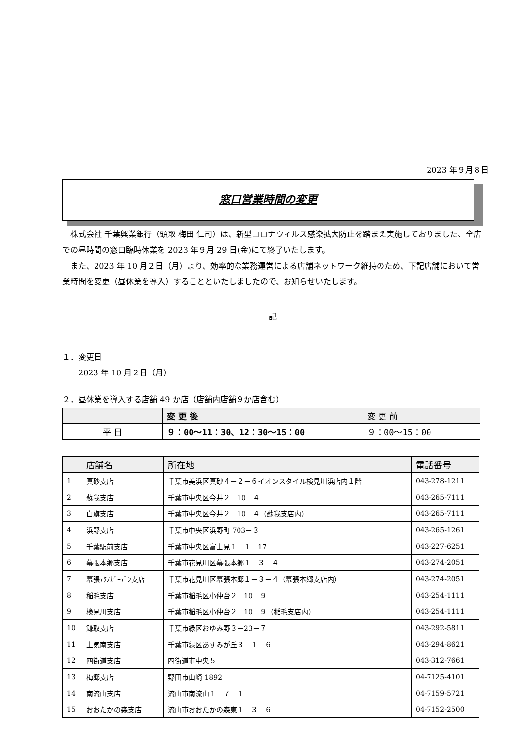2023 年９月８日
窓口営業時間の変更
　株式会社 千葉興業銀行（頭取 梅田 仁司）は、新型コロナウィルス感染拡大防止を踏まえ実施しておりました、全店での昼時間の窓口臨時休業を 2023 年９月 29 日(金)にて終了いたします。
　また、2023 年 10 月２日（月）より、効率的な業務運営による店舗ネットワーク維持のため、下記店舗において営業時間を変更（昼休業を導入）することといたしましたので、お知らせいたします。
記
１．変更日
　　2023 年 10 月２日（月）
２．昼休業を導入する店舗 49 か店（店舗内店舗９か店含む）
| | 変 更 後 | 変 更 前 |
| 平 日 | ９：00～11：30、12：30～15：00 | ９：00～15：00 |
| | 店舗名 | 所在地 | 電話番号 |
| 1 | 真砂支店 | 千葉市美浜区真砂４－２－６イオンスタイル検見川浜店内１階 | 043-278-1211 |
| 2 | 蘇我支店 | 千葉市中央区今井２－10－４ | 043-265-7111 |
| 3 | 白旗支店 | 千葉市中央区今井２－10－４（蘇我支店内） | 043-265-7111 |
| 4 | 浜野支店 | 千葉市中央区浜野町 703－３ | 043-265-1261 |
| 5 | 千葉駅前支店 | 千葉市中央区富士見１－１－17 | 043-227-6251 |
| 6 | 幕張本郷支店 | 千葉市花見川区幕張本郷１－３－４ | 043-274-2051 |
| 7 | 幕張ﾃｸﾉｶﾞｰﾃﾞﾝ支店 | 千葉市花見川区幕張本郷１－３－４（幕張本郷支店内） | 043-274-2051 |
| 8 | 稲毛支店 | 千葉市稲毛区小仲台２－10－９ | 043-254-1111 |
| 9 | 検見川支店 | 千葉市稲毛区小仲台２－10－９（稲毛支店内） | 043-254-1111 |
| 10 | 鎌取支店 | 千葉市緑区おゆみ野３－23－７ | 043-292-5811 |
| 11 | 土気南支店 | 千葉市緑区あすみが丘３－１－６ | 043-294-8621 |
| 12 | 四街道支店 | 四街道市中央５ | 043-312-7661 |
| 13 | 梅郷支店 | 野田市山崎 1892 | 04-7125-4101 |
| 14 | 南流山支店 | 流山市南流山１－７－１ | 04-7159-5721 |
| 15 | おおたかの森支店 | 流山市おおたかの森東１－３－６ | 04-7152-2500 |